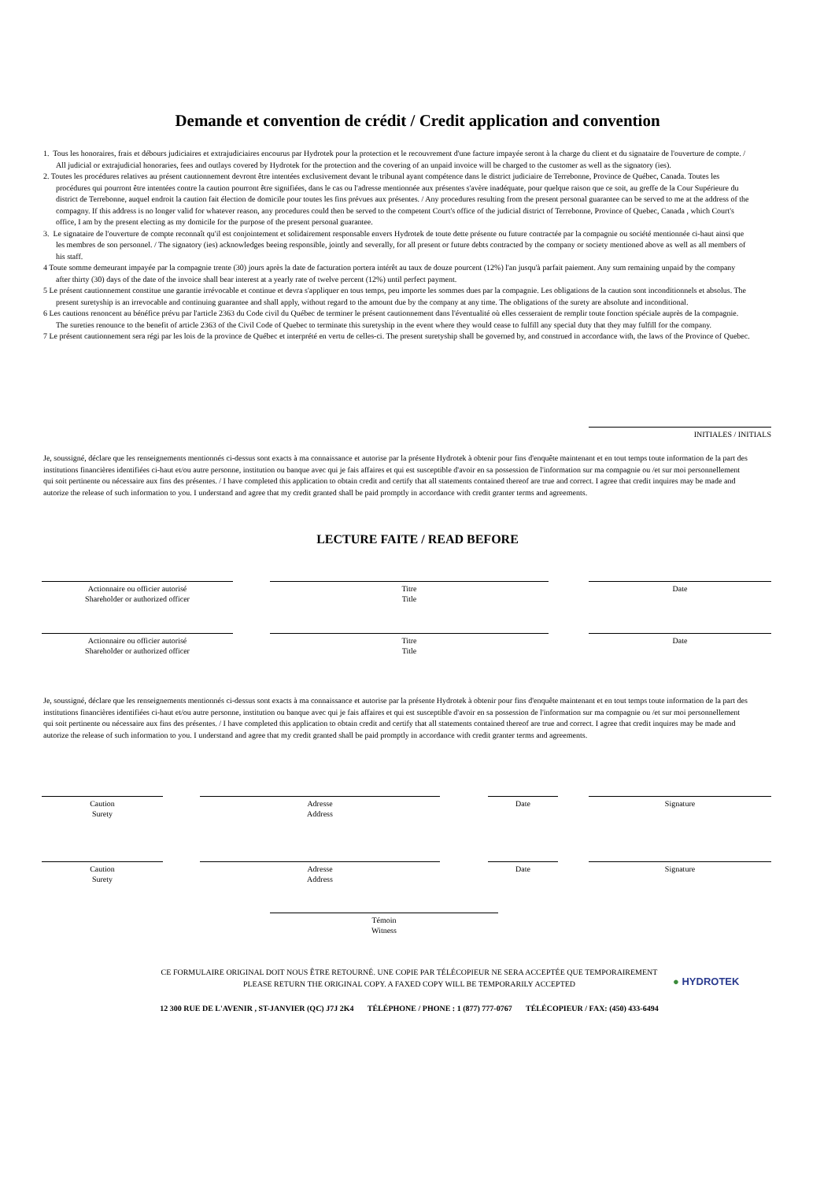Demande et convention de crédit / Credit application and convention
1. Tous les honoraires, frais et débours judiciaires et extrajudiciaires encourus par Hydrotek pour la protection et le recouvrement d'une facture impayée seront à la charge du client et du signataire de l'ouverture de compte. / All judicial or extrajudicial honoraries, fees and outlays covered by Hydrotek for the protection and the covering of an unpaid invoice will be charged to the customer as well as the signatory (ies).
2. Toutes les procédures relatives au présent cautionnement devront être intentées exclusivement devant le tribunal ayant compétence dans le district judiciaire de Terrebonne, Province de Québec, Canada. Toutes les procédures qui pourront être intentées contre la caution pourront être signifiées, dans le cas ou l'adresse mentionnée aux présentes s'avère inadéquate, pour quelque raison que ce soit, au greffe de la Cour Supérieure du district de Terrebonne, auquel endroit la caution fait élection de domicile pour toutes les fins prévues aux présentes. / Any procedures resulting from the present personal guarantee can be served to me at the address of the compagny. If this address is no longer valid for whatever reason, any procedures could then be served to the competent Court's office of the judicial district of Terrebonne, Province of Quebec, Canada , which Court's office, I am by the present electing as my domicile for the purpose of the present personal guarantee.
3. Le signataire de l'ouverture de compte reconnaît qu'il est conjointement et solidairement responsable envers Hydrotek de toute dette présente ou future contractée par la compagnie ou société mentionnée ci-haut ainsi que les membres de son personnel. / The signatory (ies) acknowledges beeing responsible, jointly and severally, for all present or future debts contracted by the company or society mentioned above as well as all members of his staff.
4 Toute somme demeurant impayée par la compagnie trente (30) jours après la date de facturation portera intérêt au taux de douze pourcent (12%) l'an jusqu'à parfait paiement. Any sum remaining unpaid by the company after thirty (30) days of the date of the invoice shall bear interest at a yearly rate of twelve percent (12%) until perfect payment.
5 Le présent cautionnement constitue une garantie irrévocable et continue et devra s'appliquer en tous temps, peu importe les sommes dues par la compagnie. Les obligations de la caution sont inconditionnels et absolus. The present suretyship is an irrevocable and continuing guarantee and shall apply, without regard to the amount due by the company at any time. The obligations of the surety are absolute and inconditional.
6 Les cautions renoncent au bénéfice prévu par l'article 2363 du Code civil du Québec de terminer le présent cautionnement dans l'éventualité où elles cesseraient de remplir toute fonction spéciale auprès de la compagnie. The sureties renounce to the benefit of article 2363 of the Civil Code of Quebec to terminate this suretyship in the event where they would cease to fulfill any special duty that they may fulfill for the company.
7 Le présent cautionnement sera régi par les lois de la province de Québec et interprété en vertu de celles-ci. The present suretyship shall be governed by, and construed in accordance with, the laws of the Province of Quebec.
INITIALES / INITIALS
Je, soussigné, déclare que les renseignements mentionnés ci-dessus sont exacts à ma connaissance et autorise par la présente Hydrotek à obtenir pour fins d'enquête maintenant et en tout temps toute information de la part des institutions financières identifiées ci-haut et/ou autre personne, institution ou banque avec qui je fais affaires et qui est susceptible d'avoir en sa possession de l'information sur ma compagnie ou /et sur moi personnellement qui soit pertinente ou nécessaire aux fins des présentes. / I have completed this application to obtain credit and certify that all statements contained thereof are true and correct. I agree that credit inquires may be made and autorize the release of such information to you. I understand and agree that my credit granted shall be paid promptly in accordance with credit granter terms and agreements.
LECTURE FAITE / READ BEFORE
Actionnaire ou officier autorisé
Shareholder or authorized officer
Titre
Title
Date
Actionnaire ou officier autorisé
Shareholder or authorized officer
Titre
Title
Date
Je, soussigné, déclare que les renseignements mentionnés ci-dessus sont exacts à ma connaissance et autorise par la présente Hydrotek à obtenir pour fins d'enquête maintenant et en tout temps toute information de la part des institutions financières identifiées ci-haut et/ou autre personne, institution ou banque avec qui je fais affaires et qui est susceptible d'avoir en sa possession de l'information sur ma compagnie ou /et sur moi personnellement qui soit pertinente ou nécessaire aux fins des présentes. / I have completed this application to obtain credit and certify that all statements contained thereof are true and correct. I agree that credit inquires may be made and autorize the release of such information to you. I understand and agree that my credit granted shall be paid promptly in accordance with credit granter terms and agreements.
Caution
Surety
Adresse
Address
Date Signature
Caution
Surety
Adresse
Address
Date Signature
Témoin
Witness
CE FORMULAIRE ORIGINAL DOIT NOUS ÊTRE RETOURNÉ. UNE COPIE PAR TÉLÉCOPIEUR NE SERA ACCEPTÉE QUE TEMPORAIREMENT
PLEASE RETURN THE ORIGINAL COPY. A FAXED COPY WILL BE TEMPORARILY ACCEPTED
● HYDROTEK
12 300 RUE DE L'AVENIR , ST-JANVIER (QC) J7J 2K4 TÉLÉPHONE / PHONE : 1 (877) 777-0767 TÉLÉCOPIEUR / FAX: (450) 433-6494